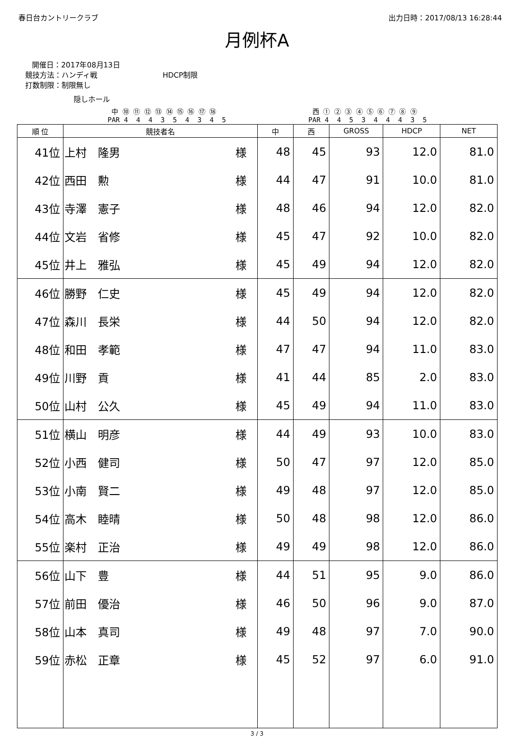春日台カントリークラブ 出力日時：2017/08/13 16:28:44
月例杯A
開催日：2017年08月13日
競技方法：ハンディ戦 HDCP制限
打数制限：制限無し
隠しホール
中 ⑩ ⑪ ⑫ ⑬ ⑭ ⑮ ⑯ ⑰ ⑱
PAR 4 4 4 3 5 4 3 4 5
西 ① ② ③ ④ ⑤ ⑥ ⑦ ⑧ ⑨
PAR 4 4 5 3 4 4 4 3 5
| 順 位 | 競技者名 | 中 | 西 | GROSS | HDCP | NET |
| --- | --- | --- | --- | --- | --- | --- |
| 41位 | 上村 隆男 様 | 48 | 45 | 93 | 12.0 | 81.0 |
| 42位 | 西田 勲 様 | 44 | 47 | 91 | 10.0 | 81.0 |
| 43位 | 寺澤 憲子 様 | 48 | 46 | 94 | 12.0 | 82.0 |
| 44位 | 文岩 省修 様 | 45 | 47 | 92 | 10.0 | 82.0 |
| 45位 | 井上 雅弘 様 | 45 | 49 | 94 | 12.0 | 82.0 |
| 46位 | 勝野 仁史 様 | 45 | 49 | 94 | 12.0 | 82.0 |
| 47位 | 森川 長栄 様 | 44 | 50 | 94 | 12.0 | 82.0 |
| 48位 | 和田 孝範 様 | 47 | 47 | 94 | 11.0 | 83.0 |
| 49位 | 川野 貢 様 | 41 | 44 | 85 | 2.0 | 83.0 |
| 50位 | 山村 公久 様 | 45 | 49 | 94 | 11.0 | 83.0 |
| 51位 | 横山 明彦 様 | 44 | 49 | 93 | 10.0 | 83.0 |
| 52位 | 小西 健司 様 | 50 | 47 | 97 | 12.0 | 85.0 |
| 53位 | 小南 賢二 様 | 49 | 48 | 97 | 12.0 | 85.0 |
| 54位 | 高木 睦晴 様 | 50 | 48 | 98 | 12.0 | 86.0 |
| 55位 | 楽村 正治 様 | 49 | 49 | 98 | 12.0 | 86.0 |
| 56位 | 山下 豊 様 | 44 | 51 | 95 | 9.0 | 86.0 |
| 57位 | 前田 優治 様 | 46 | 50 | 96 | 9.0 | 87.0 |
| 58位 | 山本 真司 様 | 49 | 48 | 97 | 7.0 | 90.0 |
| 59位 | 赤松 正章 様 | 45 | 52 | 97 | 6.0 | 91.0 |
3 / 3